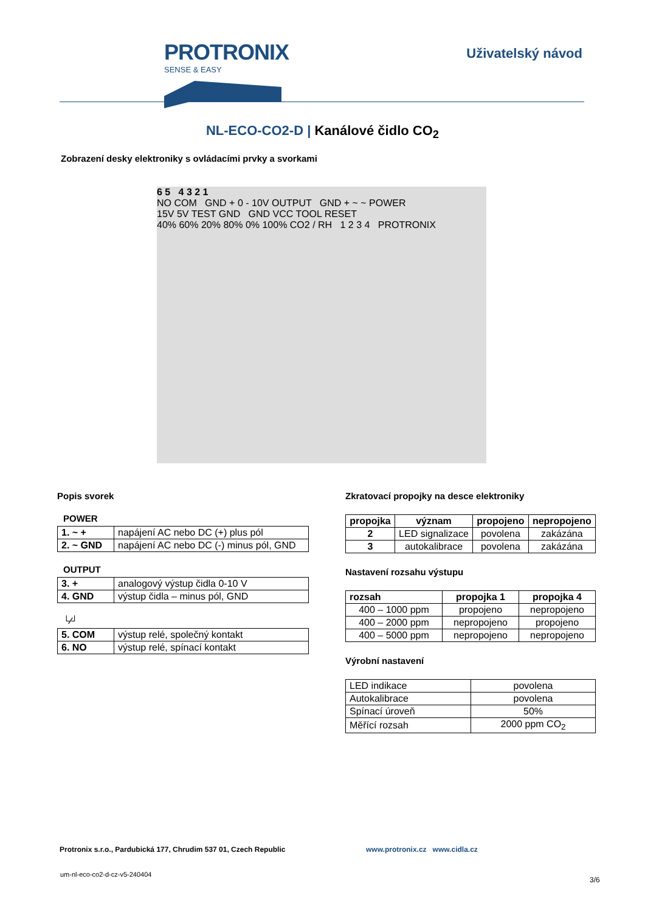PROTRONIX
SENSE & EASY
Uživatelský návod
NL-ECO-CO2-D | Kanálové čidlo CO<sub>2</sub>
Zobrazení desky elektroniky s ovládacími prvky a svorkami
6 5 4 3 2 1
NO COM GND + 0 - 10V OUTPUT GND + ~ ~ POWER
15V 5V TEST GND GND VCC TOOL RESET
40% 60% 20% 80% 0% 100% CO2 / RH 1 2 3 4 PROTRONIX
Popis svorek
POWER
| 1. ~ + | napájení AC nebo DC (+) plus pól |
| 2. ~ GND | napájení AC nebo DC (-) minus pól, GND |
OUTPUT
| 3. + | analogový výstup čidla 0-10 V |
| 4. GND | výstup čidla – minus pól, GND |
└∕┘
| 5. COM | výstup relé, společný kontakt |
| 6. NO | výstup relé, spínací kontakt |
Zkratovací propojky na desce elektroniky
| propojka | význam | propojeno | nepropojeno |
| --- | --- | --- | --- |
| 2 | LED signalizace | povolena | zakázána |
| 3 | autokalibrace | povolena | zakázána |
Nastavení rozsahu výstupu
| rozsah | propojka 1 | propojka 4 |
| --- | --- | --- |
| 400 – 1000 ppm | propojeno | nepropojeno |
| 400 – 2000 ppm | nepropojeno | propojeno |
| 400 – 5000 ppm | nepropojeno | nepropojeno |
Výrobní nastavení
| LED indikace | povolena |
| Autokalibrace | povolena |
| Spínací úroveň | 50% |
| Měřící rozsah | 2000 ppm CO<sub>2</sub> |
Protronix s.r.o., Pardubická 177, Chrudim 537 01, Czech Republic
www.protronix.cz www.cidla.cz
um-nl-eco-co2-d-cz-v5-240404
3/6